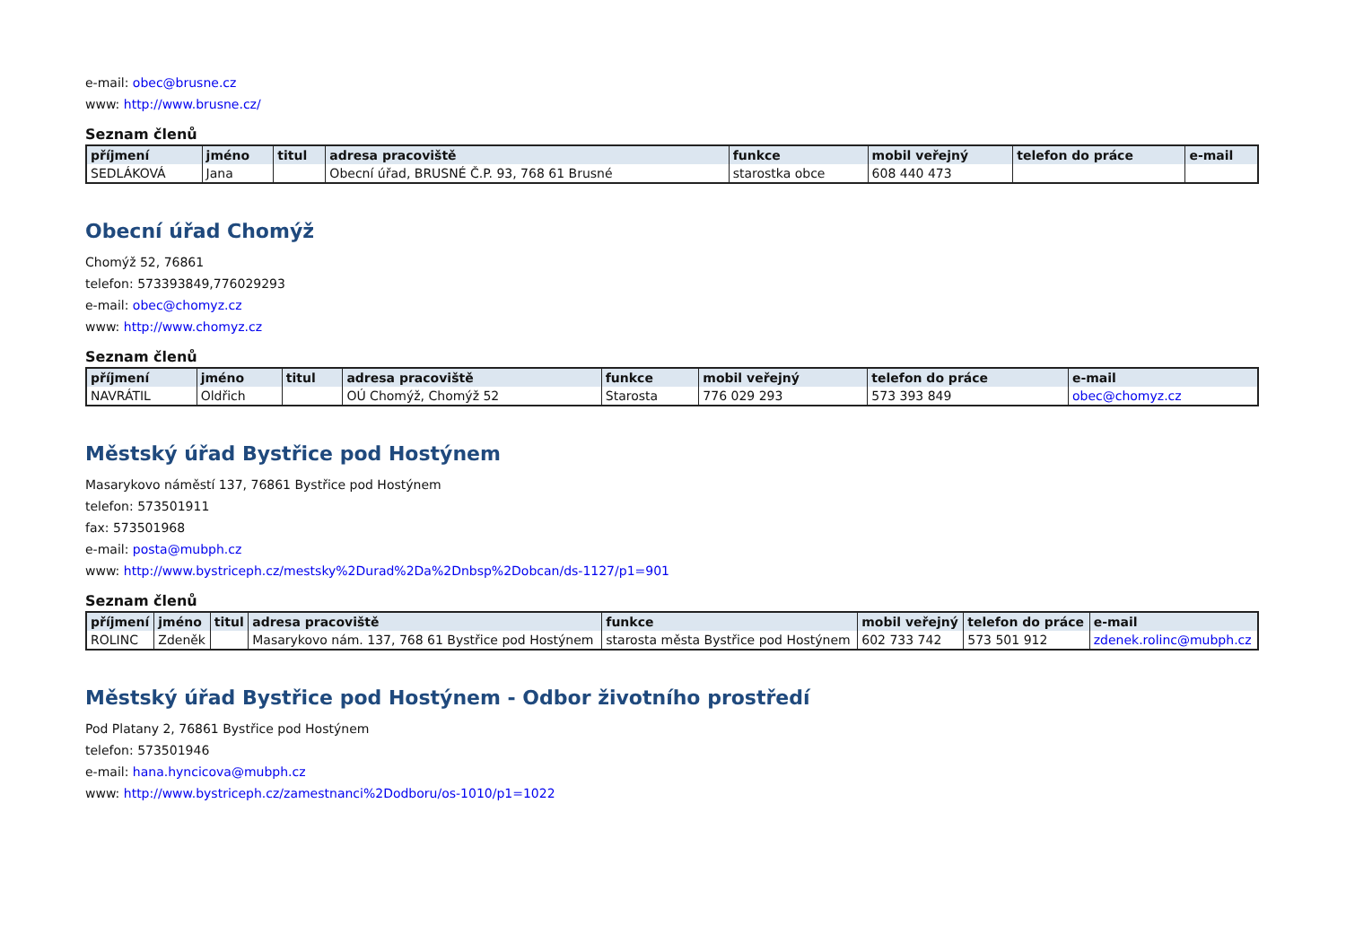e-mail: obec@brusne.cz
www: http://www.brusne.cz/
Seznam členů
| příjmení | jméno | titul | adresa pracoviště | funkce | mobil veřejný | telefon do práce | e-mail |
| --- | --- | --- | --- | --- | --- | --- | --- |
| SEDLÁKOVÁ | Jana | | Obecní úřad, BRUSNÉ Č.P. 93, 768 61 Brusné | starostka obce | 608 440 473 | | |
Obecní úřad Chomýž
Chomýž 52, 76861
telefon: 573393849,776029293
e-mail: obec@chomyz.cz
www: http://www.chomyz.cz
Seznam členů
| příjmení | jméno | titul | adresa pracoviště | funkce | mobil veřejný | telefon do práce | e-mail |
| --- | --- | --- | --- | --- | --- | --- | --- |
| NAVRÁTIL | Oldřich | | OÚ Chomýž, Chomýž 52 | Starosta | 776 029 293 | 573 393 849 | obec@chomyz.cz |
Městský úřad Bystřice pod Hostýnem
Masarykovo náměstí 137, 76861 Bystřice pod Hostýnem
telefon: 573501911
fax: 573501968
e-mail: posta@mubph.cz
www: http://www.bystriceph.cz/mestsky%2Durad%2Da%2Dnbsp%2Dobcan/ds-1127/p1=901
Seznam členů
| příjmení | jméno | titul | adresa pracoviště | funkce | mobil veřejný | telefon do práce | e-mail |
| --- | --- | --- | --- | --- | --- | --- | --- |
| ROLINC | Zdeněk | | Masarykovo nám. 137, 768 61 Bystřice pod Hostýnem | starosta města Bystřice pod Hostýnem | 602 733 742 | 573 501 912 | zdenek.rolinc@mubph.cz |
Městský úřad Bystřice pod Hostýnem - Odbor životního prostředí
Pod Platany 2, 76861 Bystřice pod Hostýnem
telefon: 573501946
e-mail: hana.hyncicova@mubph.cz
www: http://www.bystriceph.cz/zamestnanci%2Dodboru/os-1010/p1=1022